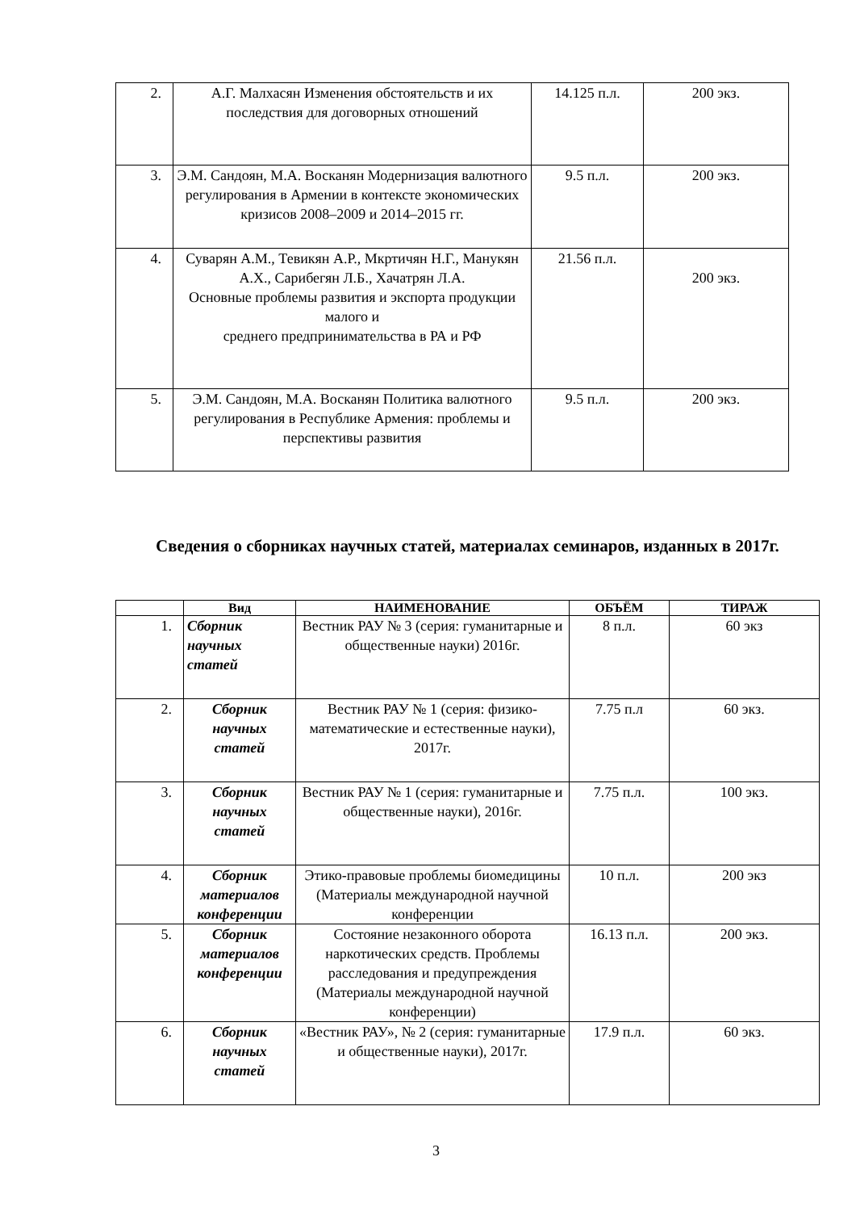| 2. | А.Г. Малхасян Изменения обстоятельств и их последствия для договорных отношений | 14.125 п.л. | 200 экз. |
| 3. | Э.М. Сандоян, М.А. Восканян Модернизация валютного регулирования в Армении в контексте экономических кризисов 2008–2009 и 2014–2015 гг. | 9.5 п.л. | 200 экз. |
| 4. | Суварян А.М., Тевикян А.Р., Мкртичян Н.Г., Манукян А.Х., Сарибегян Л.Б., Хачатрян Л.А. Основные проблемы развития и экспорта продукции малого и среднего предпринимательства в РА и РФ | 21.56 п.л. | 200 экз. |
| 5. | Э.М. Сандоян, М.А. Восканян Политика валютного регулирования в Республике Армения: проблемы и перспективы развития | 9.5 п.л. | 200 экз. |
Сведения о сборниках научных статей, материалах семинаров, изданных в 2017г.
| | Вид | НАИМЕНОВАНИЕ | ОБЪЁМ | ТИРАЖ |
| --- | --- | --- | --- | --- |
| 1. | Сборник научных статей | Вестник РАУ № 3 (серия: гуманитарные и общественные науки) 2016г. | 8 п.л. | 60 экз |
| 2. | Сборник научных статей | Вестник РАУ № 1 (серия: физико-математические и естественные науки), 2017г. | 7.75 п.л | 60 экз. |
| 3. | Сборник научных статей | Вестник РАУ № 1 (серия: гуманитарные и общественные науки), 2016г. | 7.75 п.л. | 100 экз. |
| 4. | Сборник материалов конференции | Этико-правовые проблемы биомедицины (Материалы международной научной конференции | 10 п.л. | 200 экз |
| 5. | Сборник материалов конференции | Состояние незаконного оборота наркотических средств. Проблемы расследования и предупреждения (Материалы международной научной конференции) | 16.13 п.л. | 200 экз. |
| 6. | Сборник научных статей | «Вестник РАУ», № 2 (серия: гуманитарные и общественные науки), 2017г. | 17.9 п.л. | 60 экз. |
3